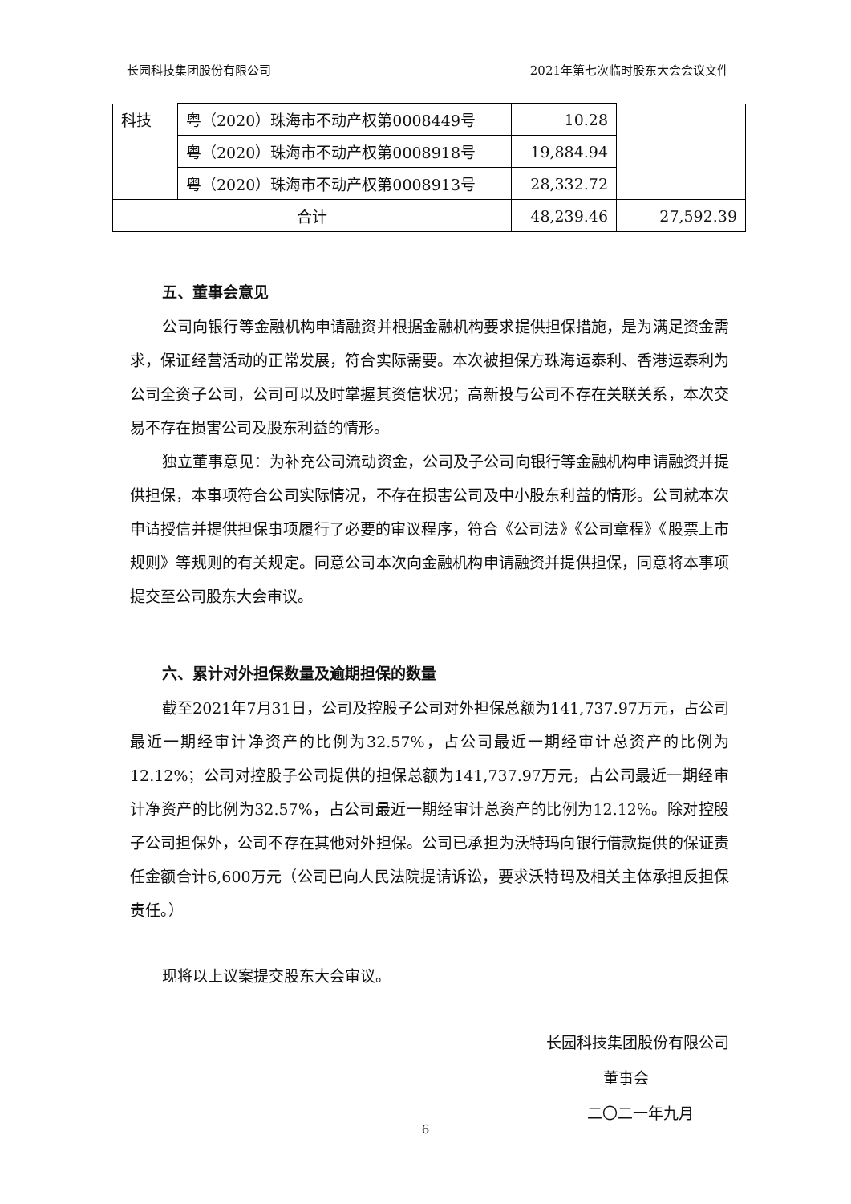长园科技集团股份有限公司 2021年第七次临时股东大会会议文件
| 科技 | 粤（2020）珠海市不动产权第0008449号 | 10.28 | |
| | 粤（2020）珠海市不动产权第0008918号 | 19,884.94 | |
| | 粤（2020）珠海市不动产权第0008913号 | 28,332.72 | |
| 合计 | | 48,239.46 | 27,592.39 |
五、董事会意见
公司向银行等金融机构申请融资并根据金融机构要求提供担保措施，是为满足资金需求，保证经营活动的正常发展，符合实际需要。本次被担保方珠海运泰利、香港运泰利为公司全资子公司，公司可以及时掌握其资信状况；高新投与公司不存在关联关系，本次交易不存在损害公司及股东利益的情形。
独立董事意见：为补充公司流动资金，公司及子公司向银行等金融机构申请融资并提供担保，本事项符合公司实际情况，不存在损害公司及中小股东利益的情形。公司就本次申请授信并提供担保事项履行了必要的审议程序，符合《公司法》《公司章程》《股票上市规则》等规则的有关规定。同意公司本次向金融机构申请融资并提供担保，同意将本事项提交至公司股东大会审议。
六、累计对外担保数量及逾期担保的数量
截至2021年7月31日，公司及控股子公司对外担保总额为141,737.97万元，占公司最近一期经审计净资产的比例为32.57%，占公司最近一期经审计总资产的比例为12.12%；公司对控股子公司提供的担保总额为141,737.97万元，占公司最近一期经审计净资产的比例为32.57%，占公司最近一期经审计总资产的比例为12.12%。除对控股子公司担保外，公司不存在其他对外担保。公司已承担为沃特玛向银行借款提供的保证责任金额合计6,600万元（公司已向人民法院提请诉讼，要求沃特玛及相关主体承担反担保责任。）
现将以上议案提交股东大会审议。
长园科技集团股份有限公司
董事会
二〇二一年九月
6